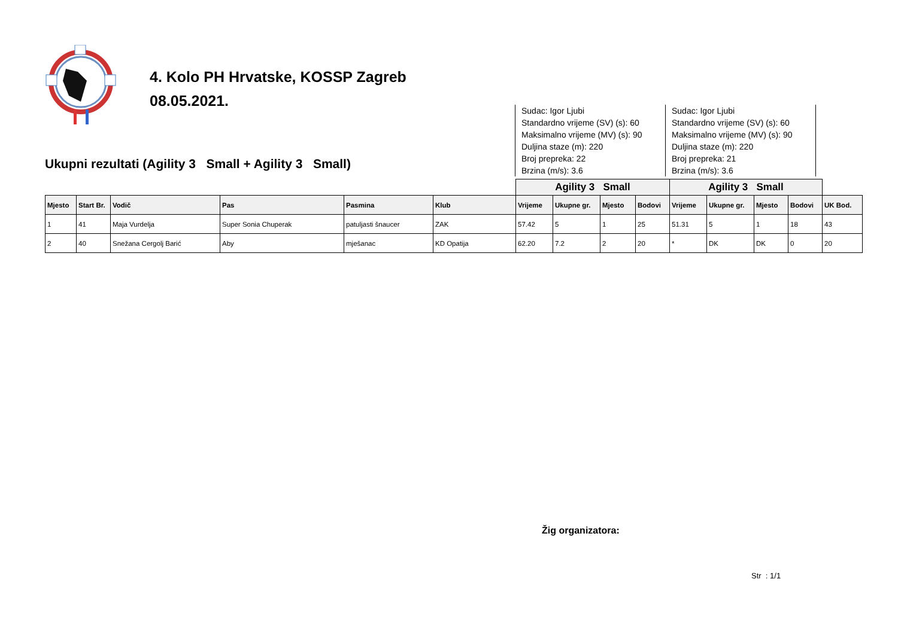4. Kolo PH Hrvatske, KOSSP Zagreb
08.05.2021.
Ukupni rezultati (Agility 3 Small + Agility 3 Small)
Sudac: Igor Ljubi
Standardno vrijeme (SV) (s): 60
Maksimalno vrijeme (MV) (s): 90
Duljina staze (m): 220
Broj prepreka: 22
Brzina (m/s): 3.6
Sudac: Igor Ljubi
Standardno vrijeme (SV) (s): 60
Maksimalno vrijeme (MV) (s): 90
Duljina staze (m): 220
Broj prepreka: 21
Brzina (m/s): 3.6
| | | | | | | Agility 3 Small | | | | Agility 3 Small | | | | |
| --- | --- | --- | --- | --- | --- | --- | --- | --- | --- | --- | --- | --- | --- | --- |
| Mjesto | Start Br. | Vodič | Pas | Pasmina | Klub | Vrijeme | Ukupne gr. | Mjesto | Bodovi | Vrijeme | Ukupne gr. | Mjesto | Bodovi | UK Bod. |
| 1 | 41 | Maja Vurdelja | Super Sonia Chuperak | patuljasti šnaucer | ZAK | 57.42 | 5 | 1 | 25 | 51.31 | 5 | 1 | 18 | 43 |
| 2 | 40 | Snežana Cergolj Barić | Aby | mješanac | KD Opatija | 62.20 | 7.2 | 2 | 20 | * | DK | DK | 0 | 20 |
Žig organizatora:
Str : 1/1